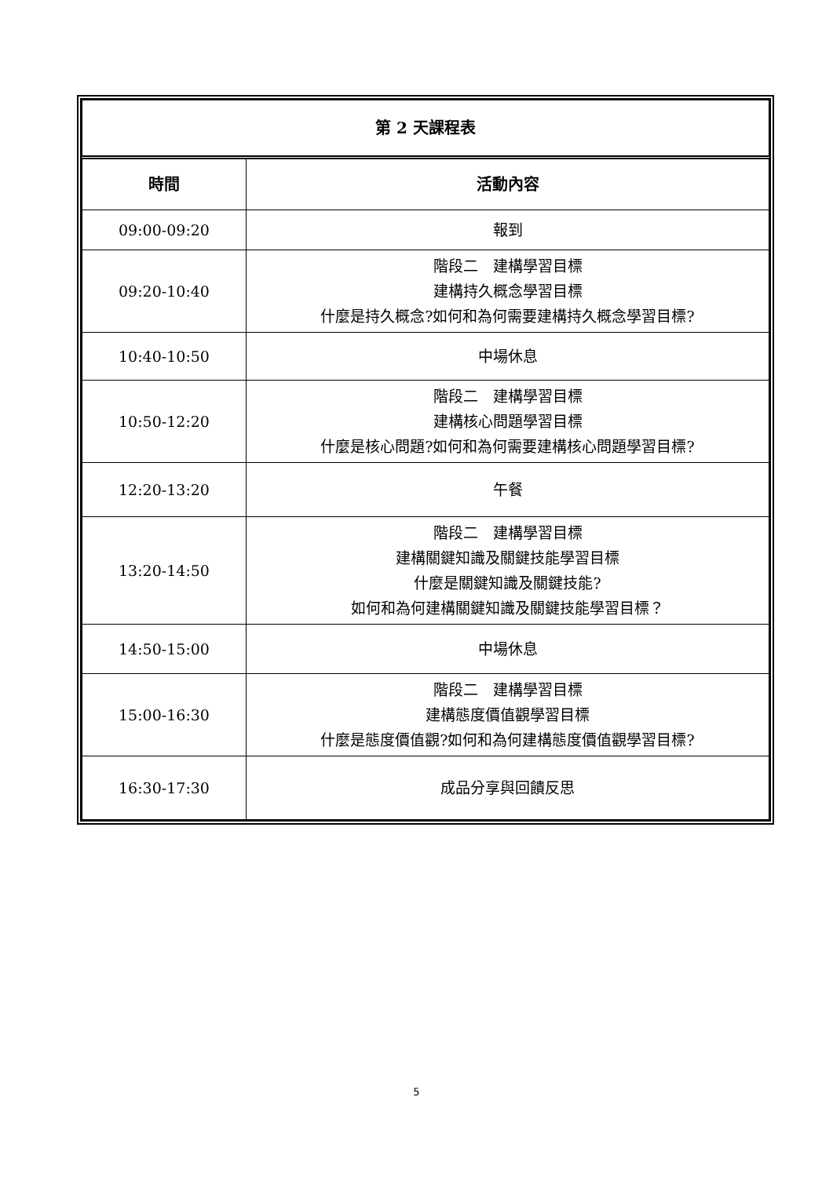| 第 2 天課程表 | |
| 時間 | 活動內容 |
| 09:00-09:20 | 報到 |
| 09:20-10:40 | 階段二 建構學習目標 建構持久概念學習目標 什麼是持久概念?如何和為何需要建構持久概念學習目標? |
| 10:40-10:50 | 中場休息 |
| 10:50-12:20 | 階段二 建構學習目標 建構核心問題學習目標 什麼是核心問題?如何和為何需要建構核心問題學習目標? |
| 12:20-13:20 | 午餐 |
| 13:20-14:50 | 階段二 建構學習目標 建構關鍵知識及關鍵技能學習目標 什麼是關鍵知識及關鍵技能? 如何和為何建構關鍵知識及關鍵技能學習目標？ |
| 14:50-15:00 | 中場休息 |
| 15:00-16:30 | 階段二 建構學習目標 建構態度價值觀學習目標 什麼是態度價值觀?如何和為何建構態度價值觀學習目標? |
| 16:30-17:30 | 成品分享與回饋反思 |
5